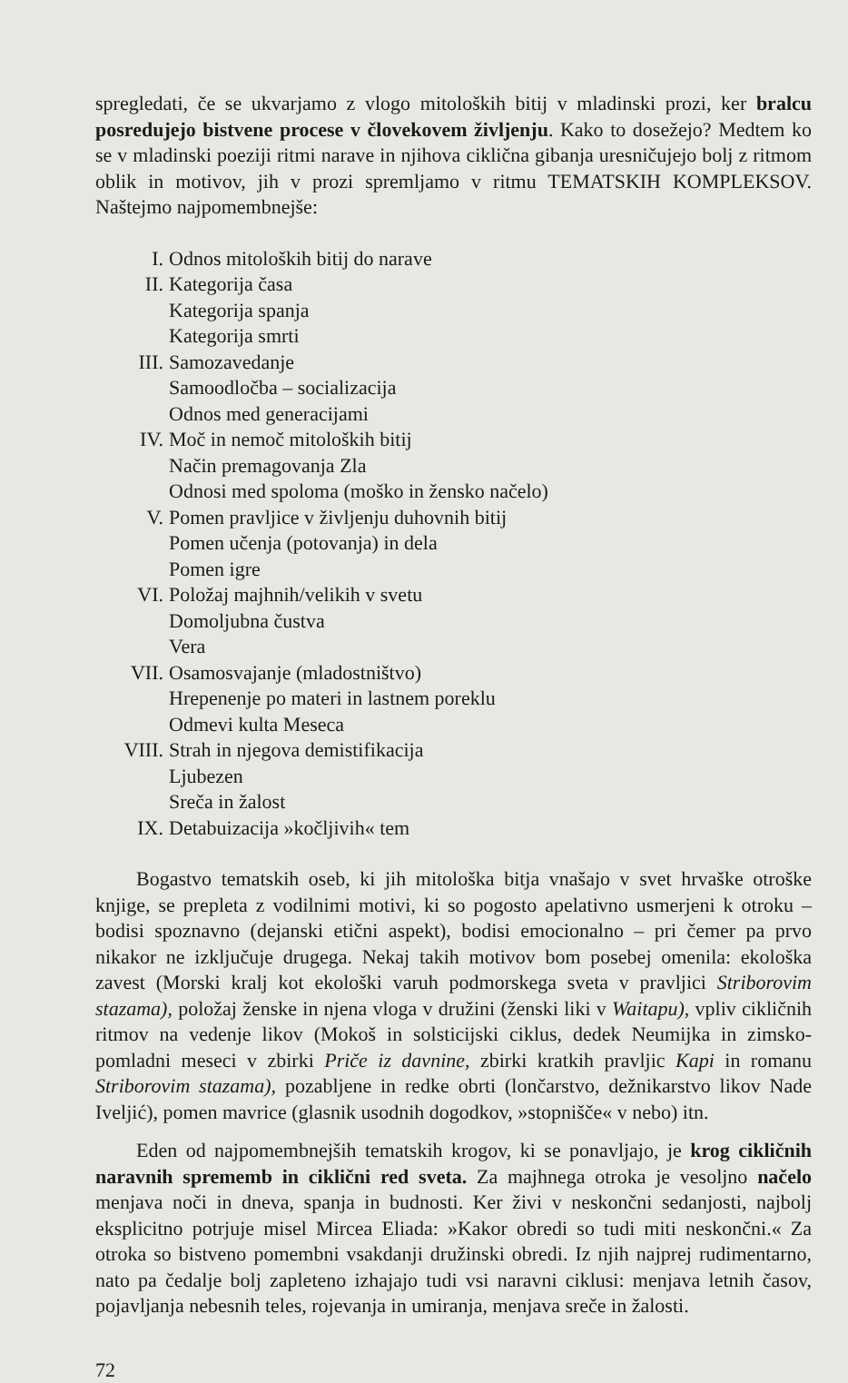spregledati, če se ukvarjamo z vlogo mitoloških bitij v mladinski prozi, ker bralcu posredujejo bistvene procese v človekovem življenju. Kako to dosežejo? Medtem ko se v mladinski poeziji ritmi narave in njihova ciklična gibanja uresničujejo bolj z ritmom oblik in motivov, jih v prozi spremljamo v ritmu TEMATSKIH KOMPLEKSOV. Naštejmo najpomembnejše:
I. Odnos mitoloških bitij do narave
II. Kategorija časa
Kategorija spanja
Kategorija smrti
III. Samozavedanje
Samoodločba – socializacija
Odnos med generacijami
IV. Moč in nemoč mitoloških bitij
Način premagovanja Zla
Odnosi med spoloma (moško in žensko načelo)
V. Pomen pravljice v življenju duhovnih bitij
Pomen učenja (potovanja) in dela
Pomen igre
VI. Položaj majhnih/velikih v svetu
Domoljubna čustva
Vera
VII. Osamosvajanje (mladostništvo)
Hrepenenje po materi in lastnem poreklu
Odmevi kulta Meseca
VIII. Strah in njegova demistifikacija
Ljubezen
Sreča in žalost
IX. Detabuizacija »kočljivih« tem
Bogastvo tematskih oseb, ki jih mitološka bitja vnašajo v svet hrvaške otroške knjige, se prepleta z vodilnimi motivi, ki so pogosto apelativno usmerjeni k otroku – bodisi spoznavno (dejanski etični aspekt), bodisi emocionalno – pri čemer pa prvo nikakor ne izključuje drugega. Nekaj takih motivov bom posebej omenila: ekološka zavest (Morski kralj kot ekološki varuh podmorskega sveta v pravljici Striborovim stazama), položaj ženske in njena vloga v družini (ženski liki v Waitapu), vpliv cikličnih ritmov na vedenje likov (Mokoš in solsticijski ciklus, dedek Neumijka in zimsko-pomladni meseci v zbirki Priče iz davnine, zbirki kratkih pravljic Kapi in romanu Striborovim stazama), pozabljene in redke obrti (lončarstvo, dežnikarstvo likov Nade Iveljić), pomen mavrice (glasnik usodnih dogodkov, »stopnišče« v nebo) itn.
Eden od najpomembnejših tematskih krogov, ki se ponavljajo, je krog cikličnih naravnih sprememb in ciklični red sveta. Za majhnega otroka je vesoljno načelo menjava noči in dneva, spanja in budnosti. Ker živi v neskončni sedanjosti, najbolj eksplicitno potrjuje misel Mircea Eliada: »Kakor obredi so tudi miti neskončni.« Za otroka so bistveno pomembni vsakdanji družinski obredi. Iz njih najprej rudimentarno, nato pa čedalje bolj zapleteno izhajajo tudi vsi naravni ciklusi: menjava letnih časov, pojavljanja nebesnih teles, rojevanja in umiranja, menjava sreče in žalosti.
72